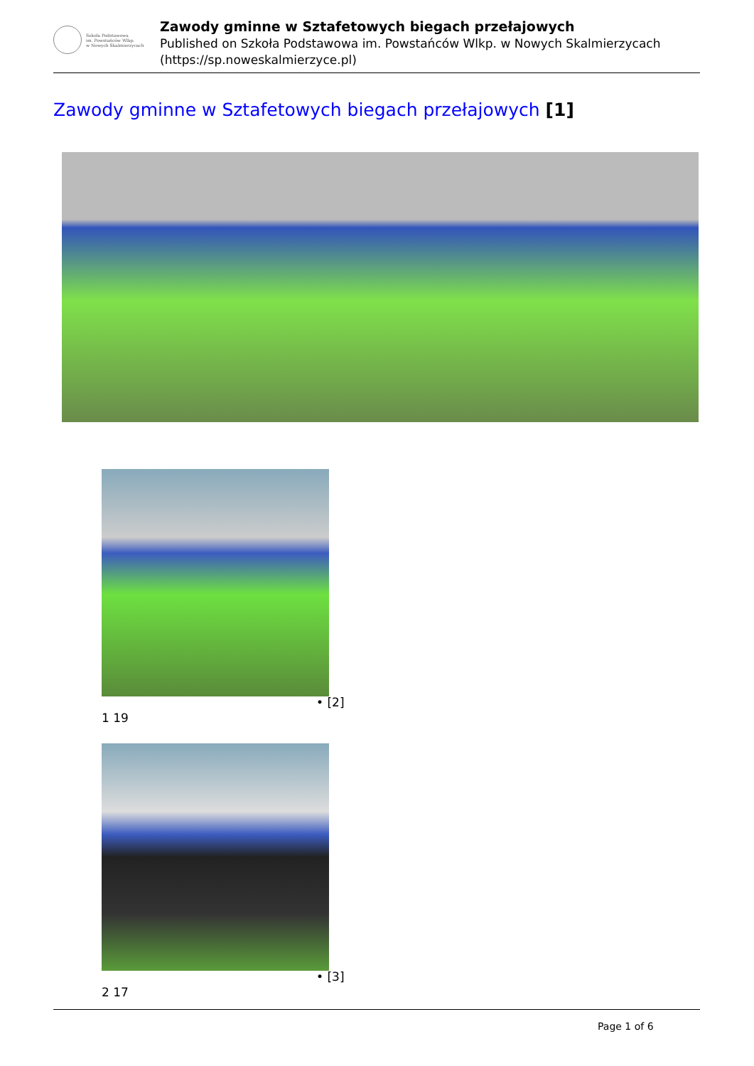Szkoła Podstawowa
im. Powstańców Wlkp.
w Nowych Skalmierzycach
Zawody gminne w Sztafetowych biegach przełajowych
Published on Szkoła Podstawowa im. Powstańców Wlkp. w Nowych Skalmierzycach
(https://sp.noweskalmierzyce.pl)
Zawody gminne w Sztafetowych biegach przełajowych [1]
• [2]
1 19
• [3]
2 17
Page 1 of 6